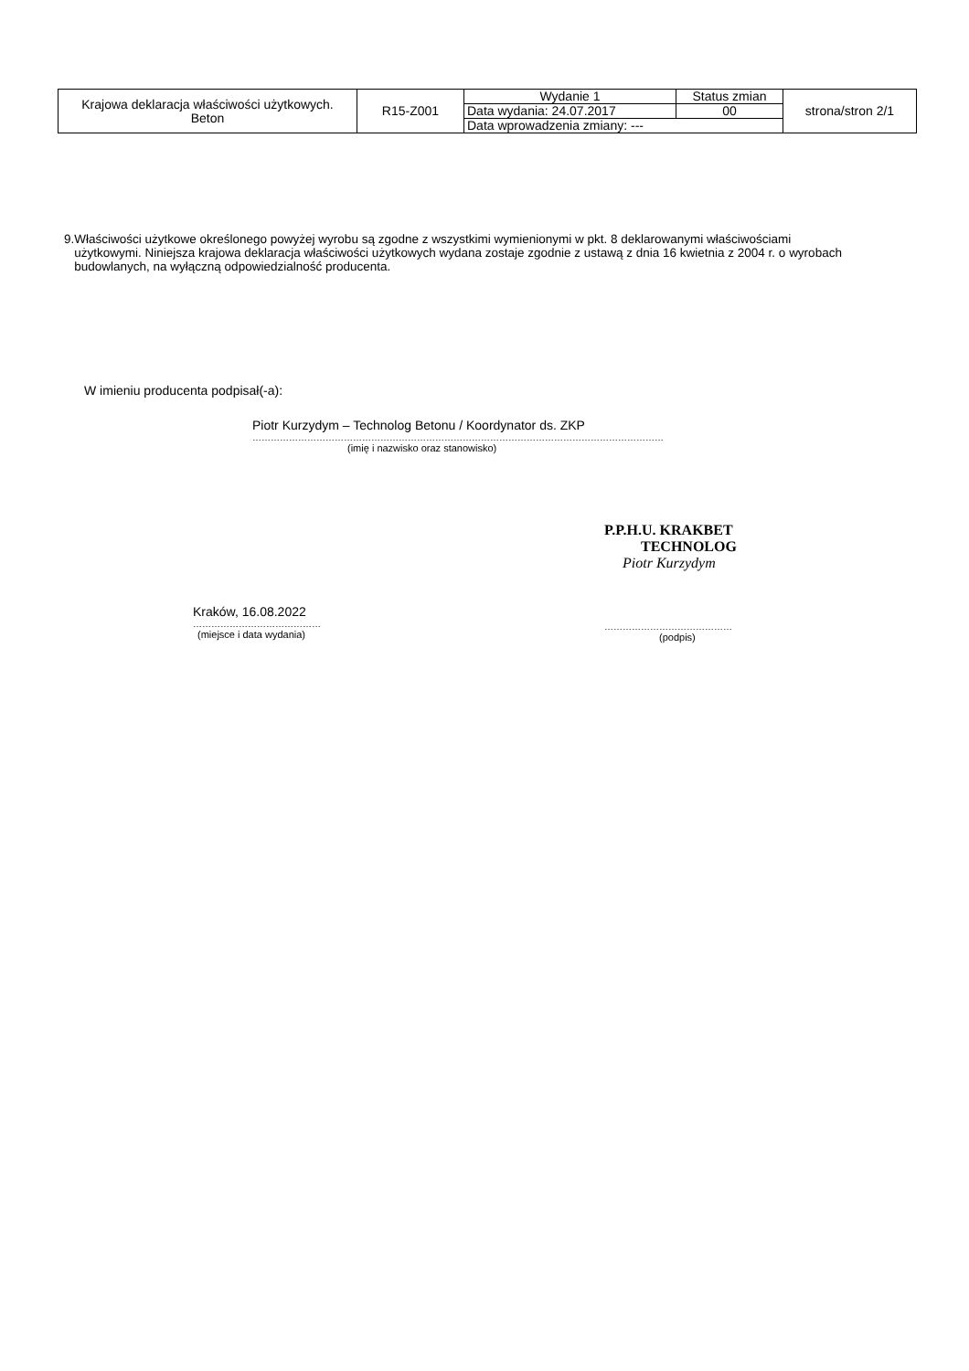| Krajowa deklaracja właściwości użytkowych. Beton | R15-Z001 | Wydanie 1 | Status zmian | strona/stron 2/1 |
| | | Data wydania: 24.07.2017 | 00 | |
| | | Data wprowadzenia zmiany: --- | | |
9. Właściwości użytkowe określonego powyżej wyrobu są zgodne z wszystkimi wymienionymi w pkt. 8 deklarowanymi właściwościami użytkowymi. Niniejsza krajowa deklaracja właściwości użytkowych wydana zostaje zgodnie z ustawą z dnia 16 kwietnia z 2004 r. o wyrobach budowlanych, na wyłączną odpowiedzialność producenta.
W imieniu producenta podpisał(-a):
Piotr Kurzydym – Technolog Betonu / Koordynator ds. ZKP
………………………………………………………………………………………………………………………
(imię i nazwisko oraz stanowisko)
Kraków, 16.08.2022
……………………………………
(miejsce i data wydania)
P.P.H.U. KRAKBET
TECHNOLOG
Piotr Kurzydym
……………………………………
(podpis)